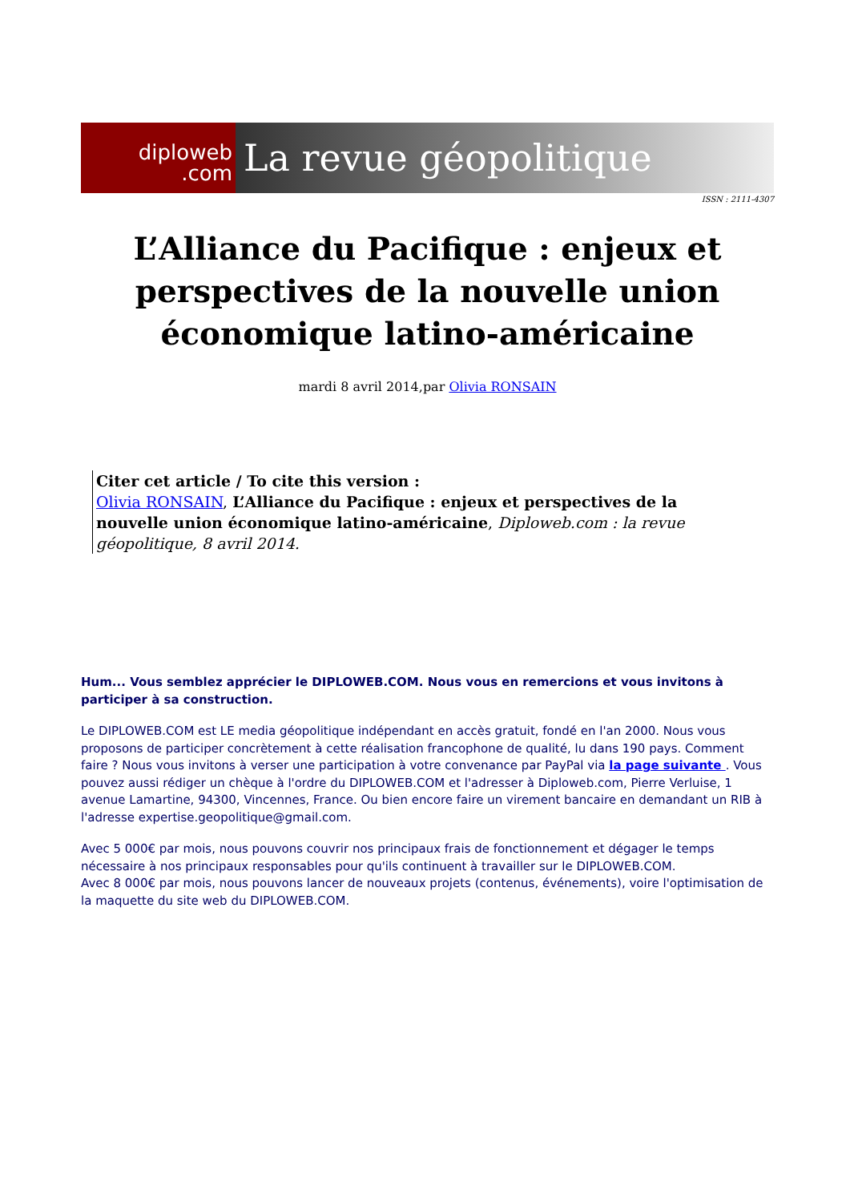diploweb
.com
La revue géopolitique
ISSN : 2111-4307
L’Alliance du Pacifique : enjeux et perspectives de la nouvelle union économique latino-américaine
mardi 8 avril 2014,par Olivia RONSAIN
Citer cet article / To cite this version :
Olivia RONSAIN, L’Alliance du Pacifique : enjeux et perspectives de la nouvelle union économique latino-américaine, Diploweb.com : la revue géopolitique, 8 avril 2014.
Hum... Vous semblez apprécier le DIPLOWEB.COM. Nous vous en remercions et vous invitons à participer à sa construction.
Le DIPLOWEB.COM est LE media géopolitique indépendant en accès gratuit, fondé en l'an 2000. Nous vous proposons de participer concrètement à cette réalisation francophone de qualité, lu dans 190 pays. Comment faire ? Nous vous invitons à verser une participation à votre convenance par PayPal via la page suivante . Vous pouvez aussi rédiger un chèque à l'ordre du DIPLOWEB.COM et l'adresser à Diploweb.com, Pierre Verluise, 1 avenue Lamartine, 94300, Vincennes, France. Ou bien encore faire un virement bancaire en demandant un RIB à l'adresse expertise.geopolitique@gmail.com.
Avec 5 000€ par mois, nous pouvons couvrir nos principaux frais de fonctionnement et dégager le temps nécessaire à nos principaux responsables pour qu'ils continuent à travailler sur le DIPLOWEB.COM.
Avec 8 000€ par mois, nous pouvons lancer de nouveaux projets (contenus, événements), voire l'optimisation de la maquette du site web du DIPLOWEB.COM.